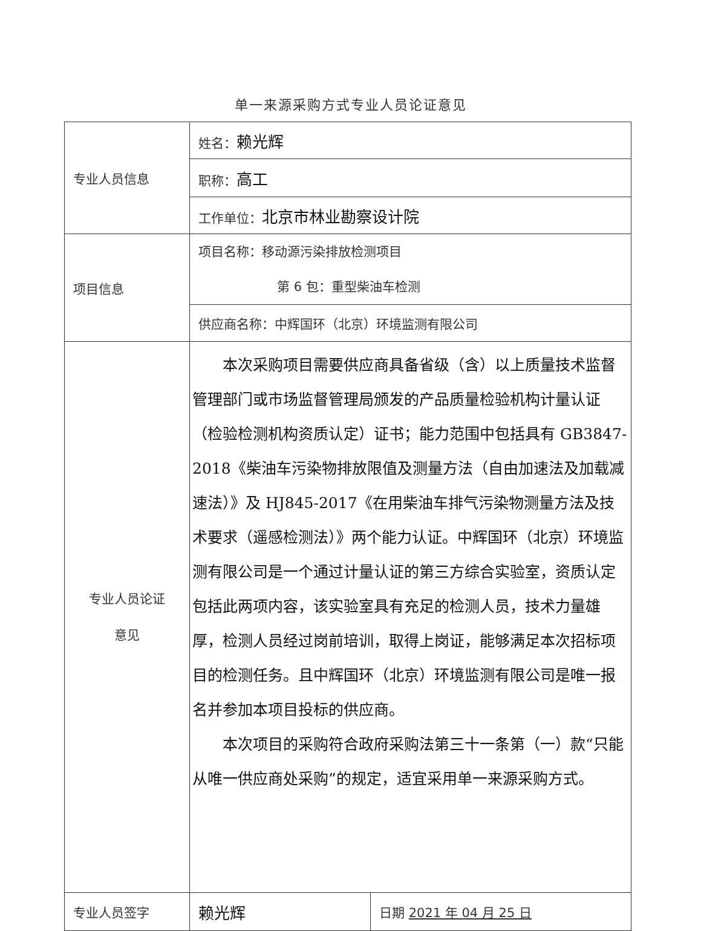单一来源采购方式专业人员论证意见
| 专业人员信息 | 姓名： 赖光辉 | |
| | 职称： 高工 | |
| | 工作单位： 北京市林业勘察设计院 | |
| 项目信息 | 项目名称：移动源污染排放检测项目 第 6 包：重型柴油车检测 | |
| | 供应商名称：中辉国环（北京）环境监测有限公司 | |
| 专业人员论证 意见 | 本次采购项目需要供应商具备省级（含）以上质量技术监督管理部门或市场监督管理局颁发的产品质量检验机构计量认证（检验检测机构资质认定）证书；能力范围中包括具有 GB3847-2018《柴油车污染物排放限值及测量方法（自由加速法及加载减速法）》及 HJ845-2017《在用柴油车排气污染物测量方法及技术要求（遥感检测法）》两个能力认证。中辉国环（北京）环境监测有限公司是一个通过计量认证的第三方综合实验室，资质认定包括此两项内容，该实验室具有充足的检测人员，技术力量雄厚，检测人员经过岗前培训，取得上岗证，能够满足本次招标项目的检测任务。且中辉国环（北京）环境监测有限公司是唯一报名并参加本项目投标的供应商。 本次项目的采购符合政府采购法第三十一条第（一）款“只能从唯一供应商处采购”的规定，适宜采用单一来源采购方式。 | |
| 专业人员签字 | 赖光辉 | 日期 2021 年 04 月 25 日 |